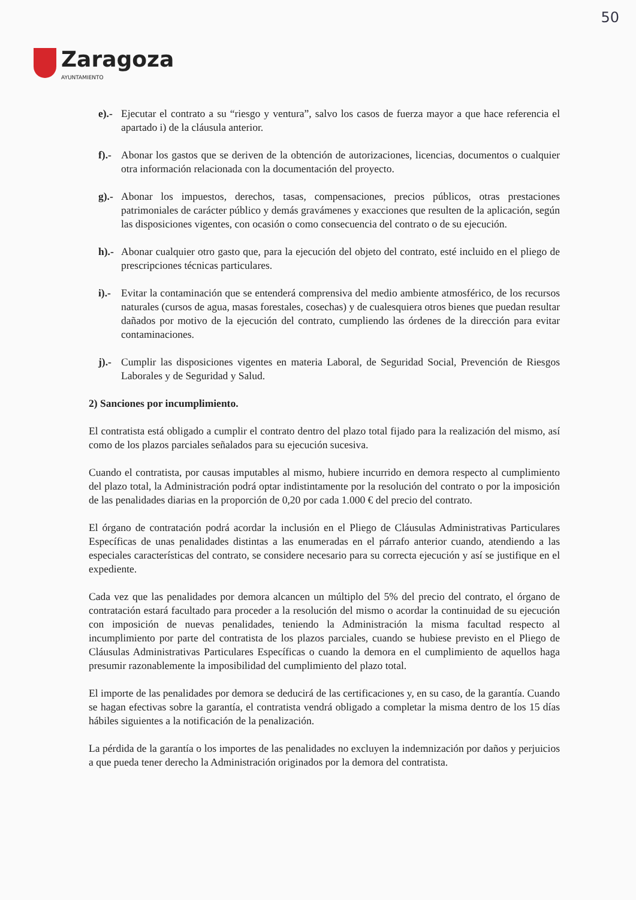50
Zaragoza
AYUNTAMIENTO
e).- Ejecutar el contrato a su “riesgo y ventura”, salvo los casos de fuerza mayor a que hace referencia el apartado i) de la cláusula anterior.
f).- Abonar los gastos que se deriven de la obtención de autorizaciones, licencias, documentos o cualquier otra información relacionada con la documentación del proyecto.
g).- Abonar los impuestos, derechos, tasas, compensaciones, precios públicos, otras prestaciones patrimoniales de carácter público y demás gravámenes y exacciones que resulten de la aplicación, según las disposiciones vigentes, con ocasión o como consecuencia del contrato o de su ejecución.
h).- Abonar cualquier otro gasto que, para la ejecución del objeto del contrato, esté incluido en el pliego de prescripciones técnicas particulares.
i).- Evitar la contaminación que se entenderá comprensiva del medio ambiente atmosférico, de los recursos naturales (cursos de agua, masas forestales, cosechas) y de cualesquiera otros bienes que puedan resultar dañados por motivo de la ejecución del contrato, cumpliendo las órdenes de la dirección para evitar contaminaciones.
j).- Cumplir las disposiciones vigentes en materia Laboral, de Seguridad Social, Prevención de Riesgos Laborales y de Seguridad y Salud.
2) Sanciones por incumplimiento.
El contratista está obligado a cumplir el contrato dentro del plazo total fijado para la realización del mismo, así como de los plazos parciales señalados para su ejecución sucesiva.
Cuando el contratista, por causas imputables al mismo, hubiere incurrido en demora respecto al cumplimiento del plazo total, la Administración podrá optar indistintamente por la resolución del contrato o por la imposición de las penalidades diarias en la proporción de 0,20 por cada 1.000 € del precio del contrato.
El órgano de contratación podrá acordar la inclusión en el Pliego de Cláusulas Administrativas Particulares Específicas de unas penalidades distintas a las enumeradas en el párrafo anterior cuando, atendiendo a las especiales características del contrato, se considere necesario para su correcta ejecución y así se justifique en el expediente.
Cada vez que las penalidades por demora alcancen un múltiplo del 5% del precio del contrato, el órgano de contratación estará facultado para proceder a la resolución del mismo o acordar la continuidad de su ejecución con imposición de nuevas penalidades, teniendo la Administración la misma facultad respecto al incumplimiento por parte del contratista de los plazos parciales, cuando se hubiese previsto en el Pliego de Cláusulas Administrativas Particulares Específicas o cuando la demora en el cumplimiento de aquellos haga presumir razonablemente la imposibilidad del cumplimiento del plazo total.
El importe de las penalidades por demora se deducirá de las certificaciones y, en su caso, de la garantía. Cuando se hagan efectivas sobre la garantía, el contratista vendrá obligado a completar la misma dentro de los 15 días hábiles siguientes a la notificación de la penalización.
La pérdida de la garantía o los importes de las penalidades no excluyen la indemnización por daños y perjuicios a que pueda tener derecho la Administración originados por la demora del contratista.